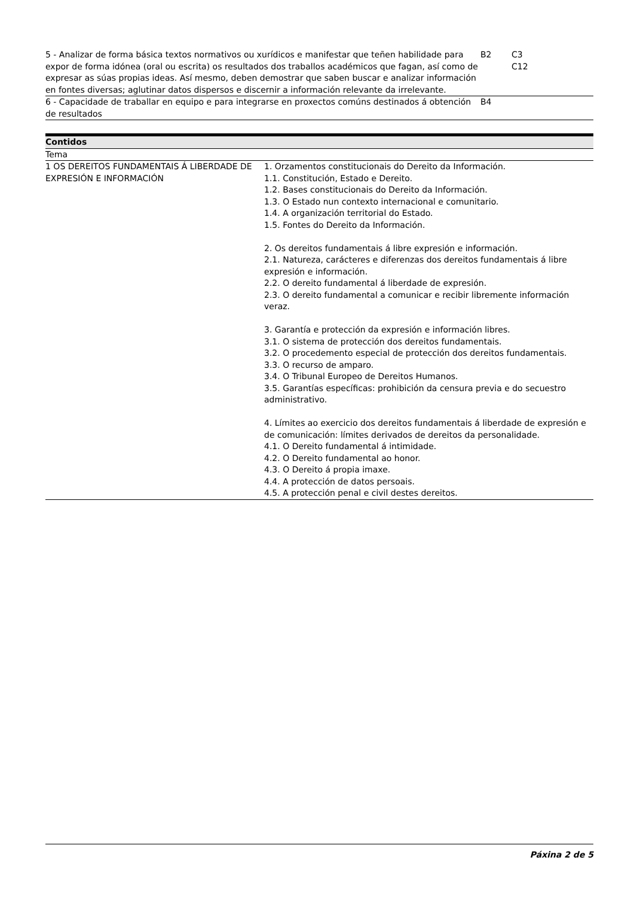| 5 - Analizar de forma básica textos normativos ou xurídicos e manifestar que teñen habilidade para expor de forma idónea (oral ou escrita) os resultados dos traballos académicos que fagan, así como de expresar as súas propias ideas. Así mesmo, deben demostrar que saben buscar e analizar información en fontes diversas; aglutinar datos dispersos e discernir a información relevante da irrelevante. | B2 | C3 C12 |
| 6 - Capacidade de traballar en equipo e para integrarse en proxectos comúns destinados á obtención de resultados | B4 | |
Contidos
Tema
| 1 OS DEREITOS FUNDAMENTAIS Á LIBERDADE DE EXPRESIÓN E INFORMACIÓN | 1. Orzamentos constitucionais do Dereito da Información. 1.1. Constitución, Estado e Dereito. 1.2. Bases constitucionais do Dereito da Información. 1.3. O Estado nun contexto internacional e comunitario. 1.4. A organización territorial do Estado. 1.5. Fontes do Dereito da Información. 2. Os dereitos fundamentais á libre expresión e información. 2.1. Natureza, carácteres e diferenzas dos dereitos fundamentais á libre expresión e información. 2.2. O dereito fundamental á liberdade de expresión. 2.3. O dereito fundamental a comunicar e recibir libremente información veraz. 3. Garantía e protección da expresión e información libres. 3.1. O sistema de protección dos dereitos fundamentais. 3.2. O procedemento especial de protección dos dereitos fundamentais. 3.3. O recurso de amparo. 3.4. O Tribunal Europeo de Dereitos Humanos. 3.5. Garantías específicas: prohibición da censura previa e do secuestro administrativo. 4. Límites ao exercicio dos dereitos fundamentais á liberdade de expresión e de comunicación: límites derivados de dereitos da personalidade. 4.1. O Dereito fundamental á intimidade. 4.2. O Dereito fundamental ao honor. 4.3. O Dereito á propia imaxe. 4.4. A protección de datos persoais. 4.5. A protección penal e civil destes dereitos. |
Páxina 2 de 5